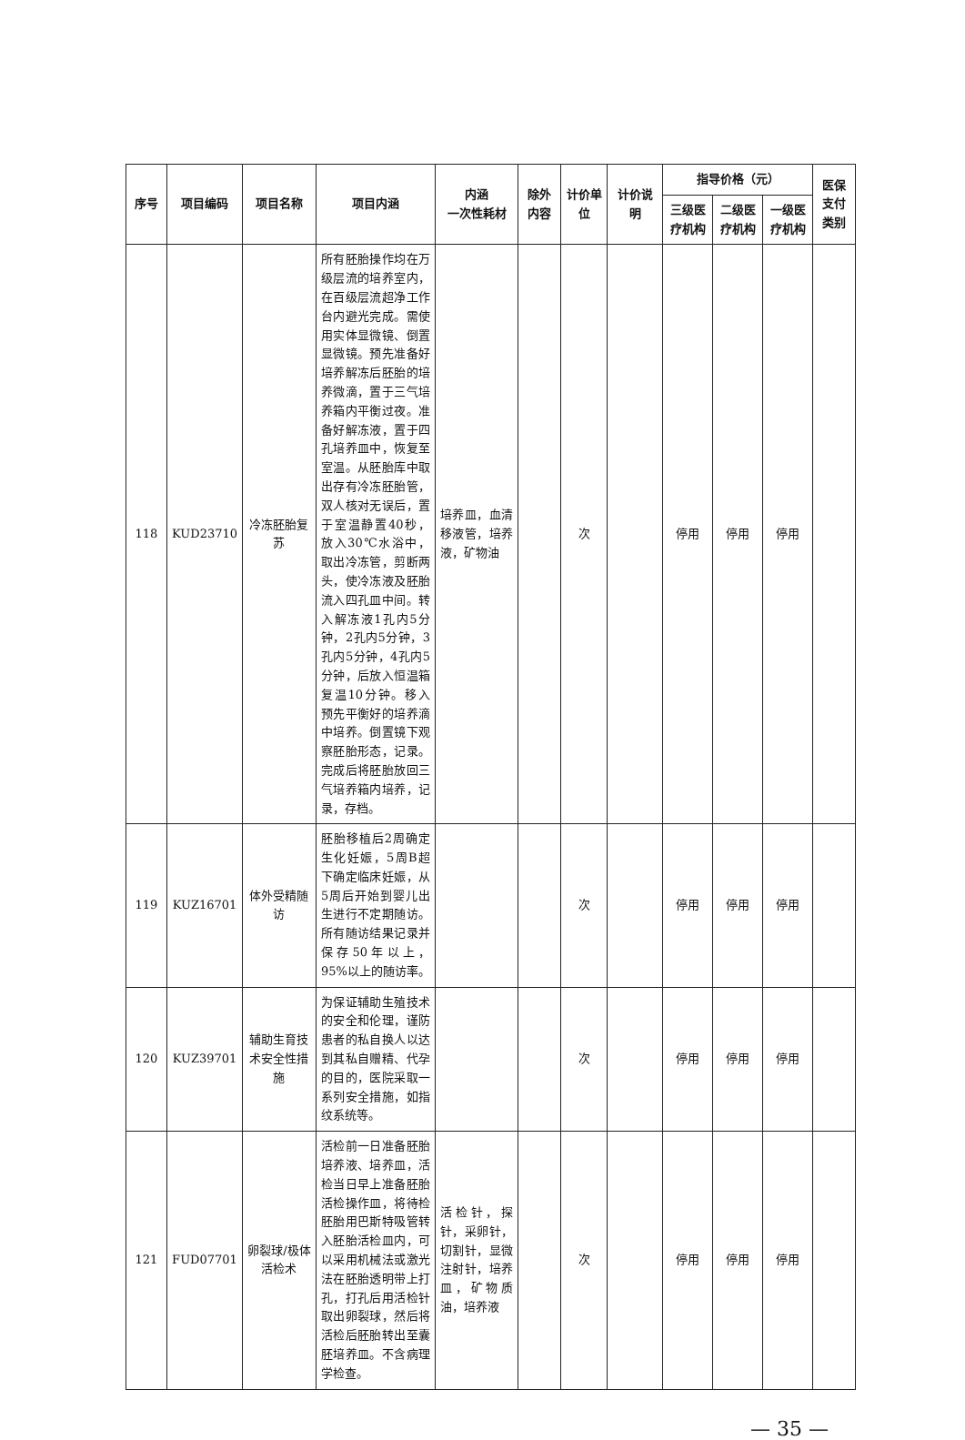| 序号 | 项目编码 | 项目名称 | 项目内涵 | 内涵 一次性耗材 | 除外内容 | 计价单位 | 计价说明 | 指导价格（元） | | | 医保支付类别 |
| --- | --- | --- | --- | --- | --- | --- | --- | --- | --- | --- | --- |
| | | | | | | | | 三级医疗机构 | 二级医疗机构 | 一级医疗机构 | |
| 118 | KUD23710 | 冷冻胚胎复苏 | 所有胚胎操作均在万级层流的培养室内，在百级层流超净工作台内避光完成。需使用实体显微镜、倒置显微镜。预先准备好培养解冻后胚胎的培养微滴，置于三气培养箱内平衡过夜。准备好解冻液，置于四孔培养皿中，恢复至室温。从胚胎库中取出存有冷冻胚胎管，双人核对无误后，置于室温静置40秒，放入30℃水浴中，取出冷冻管，剪断两头，使冷冻液及胚胎流入四孔皿中间。转入解冻液1孔内5分钟，2孔内5分钟，3孔内5分钟，4孔内5分钟，后放入恒温箱复温10分钟。移入预先平衡好的培养滴中培养。倒置镜下观察胚胎形态，记录。完成后将胚胎放回三气培养箱内培养，记录，存档。 | 培养皿，血清移液管，培养液，矿物油 | | 次 | | 停用 | 停用 | 停用 | |
| 119 | KUZ16701 | 体外受精随访 | 胚胎移植后2周确定生化妊娠，5周B超下确定临床妊娠，从5周后开始到婴儿出生进行不定期随访。所有随访结果记录并保存50年以上，95%以上的随访率。 | | | 次 | | 停用 | 停用 | 停用 | |
| 120 | KUZ39701 | 辅助生育技术安全性措施 | 为保证辅助生殖技术的安全和伦理，谨防患者的私自换人以达到其私自赠精、代孕的目的，医院采取一系列安全措施，如指纹系统等。 | | | 次 | | 停用 | 停用 | 停用 | |
| 121 | FUD07701 | 卵裂球/极体活检术 | 活检前一日准备胚胎培养液、培养皿，活检当日早上准备胚胎活检操作皿，将待检胚胎用巴斯特吸管转入胚胎活检皿内，可以采用机械法或激光法在胚胎透明带上打孔，打孔后用活检针取出卵裂球，然后将活检后胚胎转出至囊胚培养皿。不含病理学检查。 | 活检针，探针，采卵针，切割针，显微注射针，培养皿，矿物质油，培养液 | | 次 | | 停用 | 停用 | 停用 | |
— 35 —